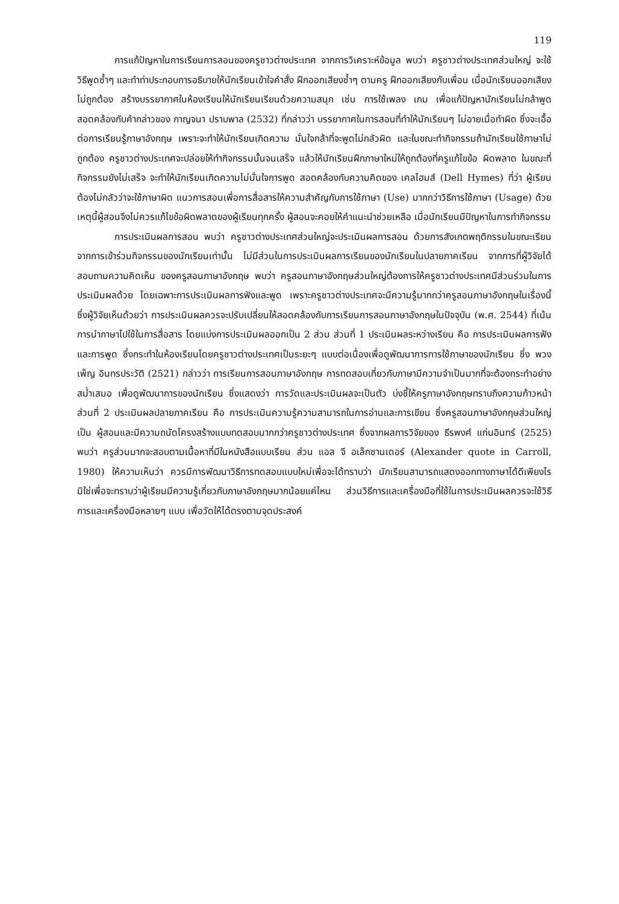119
การแก้ปัญหาในการเรียนการสอนของครูชาวต่างประเทศ จากการวิเคราะห์ข้อมูล พบว่า ครูชาวต่างประเทศส่วนใหญ่ จะใช้วิธีพูดซ้ำๆ และทำท่าประกอบการอธิบายให้นักเรียนเข้าใจคำสั่ง ฝึกออกเสียงซ้ำๆ ตามครู ฝึกออกเสียงกับเพื่อน เมื่อนักเรียนออกเสียงไม่ถูกต้อง สร้างบรรยากาศในห้องเรียนให้นักเรียนเรียนด้วยความสนุก เช่น การใช้เพลง เกม เพื่อแก้ปัญหานักเรียนไม่กล้าพูด สอดคล้องกับคำกล่าวของ กาญจนา ปราบพาล (2532) ที่กล่าวว่า บรรยากาศในการสอนที่ทำให้นักเรียนๆ ไม่อายเมื่อทำผิด ซึ่งจะเอื้อต่อการเรียนรู้ภาษาอังกฤษ เพราะจะทำให้นักเรียนเกิดความ มั่นใจกล้าที่จะพูดไม่กลัวผิด และในขณะทำกิจกรรมถ้านักเรียนใช้ภาษาไม่ถูกต้อง ครูชาวต่างประเทศจะปล่อยให้ทำกิจกรรมนั้นจนเสร็จ แล้วให้นักเรียนฝึกภาษาใหม่ให้ถูกต้องที่ครูแก้ไขข้อ ผิดพลาด ในขณะที่กิจกรรมยังไม่เสร็จ จะทำให้นักเรียนเกิดความไม่มั่นใจการพูด สอดคล้องกับความคิดของ เคลไฮมส์ (Dell Hymes) ที่ว่า ผู้เรียนต้องไม่กลัวว่าจะใช้ภาษาผิด แนวการสอนเพื่อการสื่อสารให้ความสำคัญกับการใช้ภาษา (Use) มากกว่าวิธีการใช้ภาษา (Usage) ด้วยเหตุนี้ผู้สอนจึงไม่ควรแก้ไขข้อผิดพลาดของผู้เรียนทุกครั้ง ผู้สอนจะคอยให้คำแนะนำช่วยเหลือ เมื่อนักเรียนมีปัญหาในการทำกิจกรรม
การประเมินผลการสอน พบว่า ครูชาวต่างประเทศส่วนใหญ่จะประเมินผลการสอน ด้วยการสังเกตพฤติกรรมในขณะเรียนจากการเข้าร่วมกิจกรรมของนักเรียนเท่านั้น ไม่มีส่วนในการประเมินผลการเรียนของนักเรียนในปลายภาคเรียน จากการที่ผู้วิจัยได้สอบถามความคิดเห็น ของครูสอนภาษาอังกฤษ พบว่า ครูสอนภาษาอังกฤษส่วนใหญ่ต้องการให้ครูชาวต่างประเทศมีส่วนร่วมในการประเมินผลด้วย โดยเฉพาะการประเมินผลการฟังและพูด เพราะครูชาวต่างประเทศจะมีความรู้มากกว่าครูสอนภาษาอังกฤษในเรื่องนี้ ซึ่งผู้วิจัยเห็นด้วยว่า การประเมินผลควรจะปรับเปลี่ยนให้สอดคล้องกับการเรียนการสอนภาษาอังกฤษในปัจจุบัน (พ.ศ. 2544) ที่เน้นการนำภาษาไปใช้ในการสื่อสาร โดยแบ่งการประเมินผลออกเป็น 2 ส่วน ส่วนที่ 1 ประเมินผลระหว่างเรียน คือ การประเมินผลการฟัง และการพูด ซึ่งกระทำในห้องเรียนโดยครูชาวต่างประเทศเป็นระยะๆ แบบต่อเนื่องเพื่อดูพัฒนาการการใช้ภาษาของนักเรียน ซึ่ง พวงเพ็ญ อินทรประวัติ (2521) กล่าวว่า การเรียนการสอนภาษาอังกฤษ การทดสอบเกี่ยวกับภาษามีความจำเป็นมากที่จะต้องกระทำอย่างสม่ำเสมอ เพื่อดูพัฒนาการของนักเรียน ซึ่งแสดงว่า การวัดและประเมินผลจะเป็นตัว บ่งชี้ให้ครูภาษาอังกฤษทราบถึงความก้าวหน้า ส่วนที่ 2 ประเมินผลปลายภาคเรียน คือ การประเมินความรู้ความสามารถในการอ่านและการเขียน ซึ่งครูสอนภาษาอังกฤษส่วนใหญ่เป็น ผู้สอนและมีความถนัดโครงสร้างแบบทดสอบมากกว่าครูชาวต่างประเทศ ซึ่งจากผลการวิจัยของ ธีรพงศ์ แก่นอินทร์ (2525) พบว่า ครูส่วนมากจะสอบตามเนื้อหาที่มีในหนังสือแบบเรียน ส่วน แอล จี อเล็กซานเดอร์ (Alexander quote in Carroll, 1980) ให้ความเห็นว่า ควรมีการพัฒนาวิธีการทดสอบแบบใหม่เพื่อจะได้ทราบว่า นักเรียนสามารถแสดงออกทางภาษาได้ดีเพียงไร มิใช่เพื่อจะทราบว่าผู้เรียนมีความรู้เกี่ยวกับภาษาอังกฤษมากน้อยแค่ไหน ส่วนวิธีการและเครื่องมือที่ใช้ในการประเมินผลควรจะใช้วิธีการและเครื่องมือหลายๆ แบบ เพื่อวัดให้ได้ตรงตามจุดประสงค์